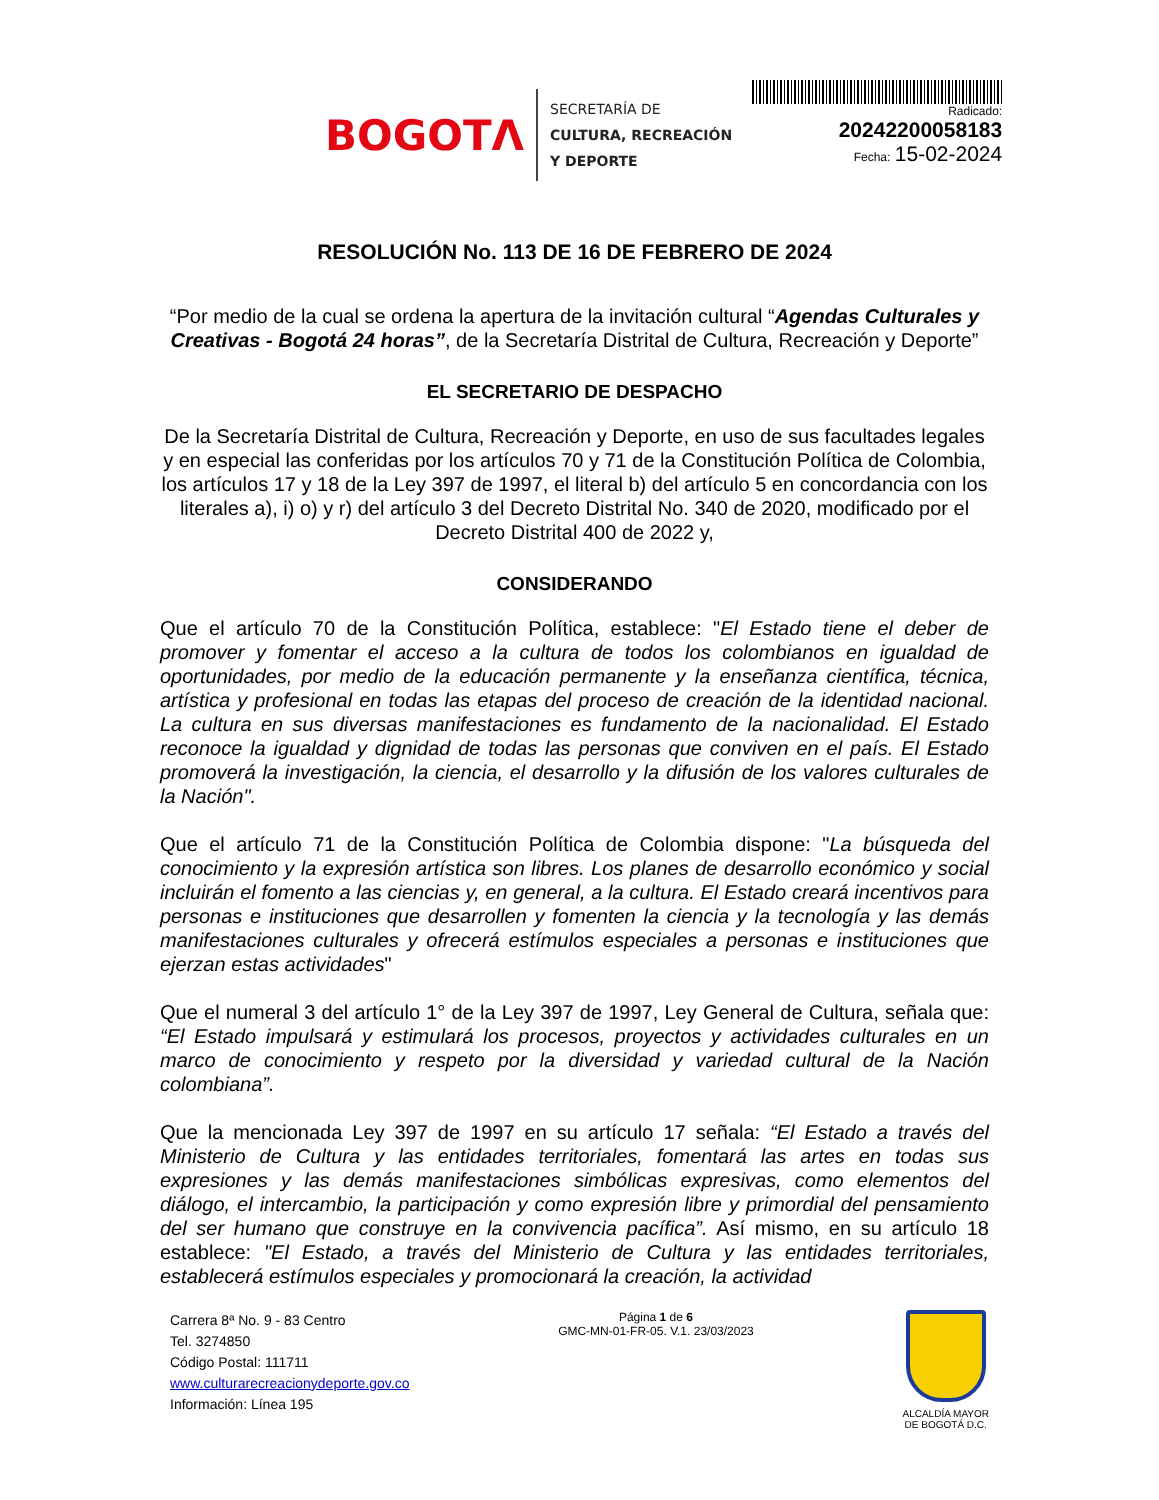BOGOTΛ
SECRETARÍA DE
CULTURA, RECREACIÓN
Y DEPORTE
Radicado:
20242200058183
Fecha: 15-02-2024
RESOLUCIÓN No. 113 DE 16 DE FEBRERO DE 2024
“Por medio de la cual se ordena la apertura de la invitación cultural “Agendas Culturales y Creativas - Bogotá 24 horas”, de la Secretaría Distrital de Cultura, Recreación y Deporte”
EL SECRETARIO DE DESPACHO
De la Secretaría Distrital de Cultura, Recreación y Deporte, en uso de sus facultades legales y en especial las conferidas por los artículos 70 y 71 de la Constitución Política de Colombia, los artículos 17 y 18 de la Ley 397 de 1997, el literal b) del artículo 5 en concordancia con los literales a), i) o) y r) del artículo 3 del Decreto Distrital No. 340 de 2020, modificado por el Decreto Distrital 400 de 2022 y,
CONSIDERANDO
Que el artículo 70 de la Constitución Política, establece: "El Estado tiene el deber de promover y fomentar el acceso a la cultura de todos los colombianos en igualdad de oportunidades, por medio de la educación permanente y la enseñanza científica, técnica, artística y profesional en todas las etapas del proceso de creación de la identidad nacional. La cultura en sus diversas manifestaciones es fundamento de la nacionalidad. El Estado reconoce la igualdad y dignidad de todas las personas que conviven en el país. El Estado promoverá la investigación, la ciencia, el desarrollo y la difusión de los valores culturales de la Nación".
Que el artículo 71 de la Constitución Política de Colombia dispone: "La búsqueda del conocimiento y la expresión artística son libres. Los planes de desarrollo económico y social incluirán el fomento a las ciencias y, en general, a la cultura. El Estado creará incentivos para personas e instituciones que desarrollen y fomenten la ciencia y la tecnología y las demás manifestaciones culturales y ofrecerá estímulos especiales a personas e instituciones que ejerzan estas actividades"
Que el numeral 3 del artículo 1° de la Ley 397 de 1997, Ley General de Cultura, señala que: “El Estado impulsará y estimulará los procesos, proyectos y actividades culturales en un marco de conocimiento y respeto por la diversidad y variedad cultural de la Nación colombiana”.
Que la mencionada Ley 397 de 1997 en su artículo 17 señala: “El Estado a través del Ministerio de Cultura y las entidades territoriales, fomentará las artes en todas sus expresiones y las demás manifestaciones simbólicas expresivas, como elementos del diálogo, el intercambio, la participación y como expresión libre y primordial del pensamiento del ser humano que construye en la convivencia pacífica”. Así mismo, en su artículo 18 establece: "El Estado, a través del Ministerio de Cultura y las entidades territoriales, establecerá estímulos especiales y promocionará la creación, la actividad
Carrera 8ª No. 9 - 83 Centro
Tel. 3274850
Código Postal: 111711
www.culturarecreacionydeporte.gov.co
Información: Línea 195
Página 1 de 6
GMC-MN-01-FR-05. V.1. 23/03/2023
ALCALDÍA MAYOR
DE BOGOTÁ D.C.